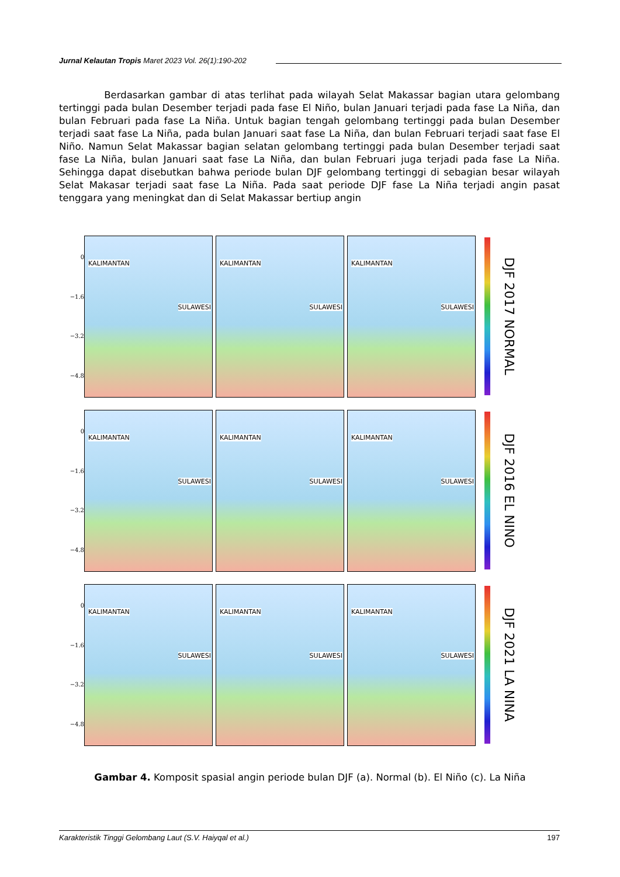Jurnal Kelautan Tropis Maret 2023 Vol. 26(1):190-202
Berdasarkan gambar di atas terlihat pada wilayah Selat Makassar bagian utara gelombang tertinggi pada bulan Desember terjadi pada fase El Niño, bulan Januari terjadi pada fase La Niña, dan bulan Februari pada fase La Niña. Untuk bagian tengah gelombang tertinggi pada bulan Desember terjadi saat fase La Niña, pada bulan Januari saat fase La Niña, dan bulan Februari terjadi saat fase El Niño. Namun Selat Makassar bagian selatan gelombang tertinggi pada bulan Desember terjadi saat fase La Niña, bulan Januari saat fase La Niña, dan bulan Februari juga terjadi pada fase La Niña. Sehingga dapat disebutkan bahwa periode bulan DJF gelombang tertinggi di sebagian besar wilayah Selat Makasar terjadi saat fase La Niña. Pada saat periode DJF fase La Niña terjadi angin pasat tenggara yang meningkat dan di Selat Makassar bertiup angin
0
−1.6
−3.2
−4.8
KALIMANTAN
SULAWESI
KALIMANTAN
SULAWESI
KALIMANTAN
SULAWESI
DJF 2017 NORMAL
0
−1.6
−3.2
−4.8
KALIMANTAN
SULAWESI
KALIMANTAN
SULAWESI
KALIMANTAN
SULAWESI
DJF 2016 EL NINO
0
−1.6
−3.2
−4.8
KALIMANTAN
SULAWESI
KALIMANTAN
SULAWESI
KALIMANTAN
SULAWESI
DJF 2021 LA NINA
Gambar 4. Komposit spasial angin periode bulan DJF (a). Normal (b). El Niño (c). La Niña
Karakteristik Tinggi Gelombang Laut (S.V. Haiyqal et al.) 197